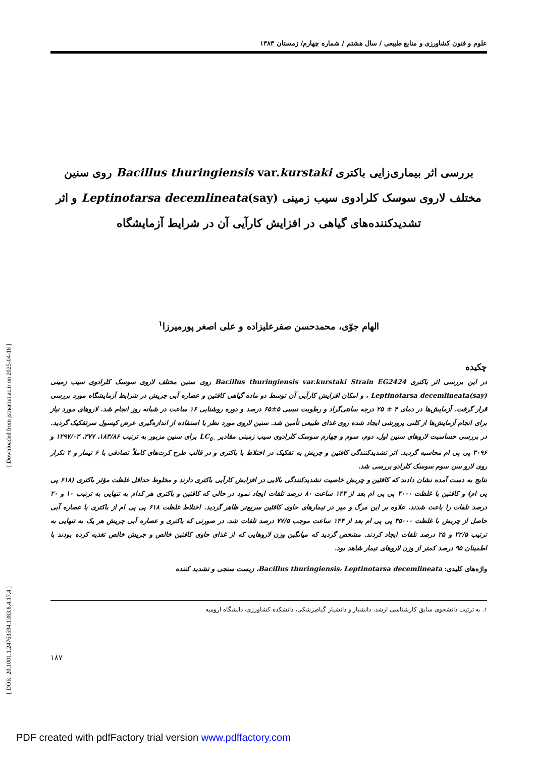علوم و فنون کشاورزی و منابع طبیعی / سال هشتم / شماره چهارم/ زمستان ۱۳۸۳
بررسی اثر بیماری‌زایی باکتری Bacillus thuringiensis var.kurstaki روی سنین مختلف لاروی سوسک کلرادوی سیب زمینی Leptinotarsa decemlineata(say) و اثر تشدیدکننده‌های گیاهی در افزایش کارآیی آن در شرایط آزمایشگاه
الهام جوّی، محمدحسن صفرعلیزاده و علی اصغر پورمیرزا<sup>۱</sup>
چکیده
در این بررسی اثر باکتری Bacillus thuringiensis var.kurstaki Strain EG2424 روی سنین مختلف لاروی سوسک کلرادوی سیب زمینی Leptinotarsa decemlineata(say) ، و امکان افزایش کارآیی آن توسط دو ماده گیاهی کافئین و عصاره آبی چریش در شرایط آزمایشگاه مورد بررسی قرار گرفت. آزمایش‌ها در دمای ۴ ± ۲۵ درجه سانتی‌گراد و رطوبت نسبی ۵±۶۵ درصد و دوره روشنایی ۱۶ ساعت در شبانه روز انجام شد. لاروهای مورد نیاز برای انجام آزمایش‌ها از کلنی پرورشی ایجاد شده روی غذای طبیعی تأمین شد. سنین لاروی مورد نظر با استفاده از اندازه‌گیری عرض کپسول سرتفکیک گردید. در بررسی حساسیت لاروهای سنین اول، دوم، سوم و چهارم سوسک کلرادوی سیب زمینی مقادیر LC<sub>۵۰</sub> برای سنین مزبور به ترتیب ۱۸۳/۸۶، ۳۷۷، ۱۲۹۷/۰۳ و ۳۰۹۶ پی پی ام محاسبه گردید. اثر تشدیدکنندگی کافئین و چریش به تفکیک در اختلاط با باکتری و در قالب طرح کرت‌های کاملاً تصادفی با ۶ تیمار و ۴ تکرار روی لارو سن سوم سوسک کلرادو بررسی شد.
نتایج به دست آمده نشان دادند که کافئین و چریش خاصیت تشدیدکنندگی بالایی در افزایش کارآیی باکتری دارند و مخلوط حداقل غلظت مؤثر باکتری (۶۱۸ پی پی ام) و کافئین با غلظت ۴۰۰۰ پی پی ام بعد از ۱۴۴ ساعت ۸۰ درصد تلفات ایجاد نمود در حالی که کافئین و باکتری هر کدام به تنهایی به ترتیب ۱۰ و ۲۰ درصد تلفات را باعث شدند. علاوه بر این مرگ و میر در تیمارهای حاوی کافئین سریع‌تر ظاهر گردید. اختلاط غلظت ۶۱۸ پی پی ام از باکتری با عصاره آبی حاصل از چریش با غلظت ۳۵۰۰۰ پی پی ام بعد از ۱۴۴ ساعت موجب ۷۷/۵ درصد تلفات شد. در صورتی که باکتری و عصاره آبی چریش هر یک به تنهایی به ترتیب ۲۲/۵ و ۲۵ درصد تلفات ایجاد کردند. مشخص گردید که میانگین وزن لاروهایی که از غذای حاوی کافئین خالص و چریش خالص تغذیه کرده بودند با اطمینان ۹۵ درصد کمتر از وزن لاروهای تیمار شاهد بود.
واژه‌های کلیدی: Bacillus thuringiensis، Leptinotarsa decemlineata، زیست سنجی و تشدید کننده
۱. به ترتیب دانشجوی سابق کارشناسی ارشد، دانشیار و دانشیار گیاه‌پزشکی، دانشکده کشاورزی، دانشگاه ارومیه
۱۸۷
[ Downloaded from jstnar.iut.ac.ir on 2025-04-18 ]
[ DOR: 20.1001.1.24763594.1383.8.4.17.4 ]
PDF created with pdfFactory trial version www.pdffactory.com